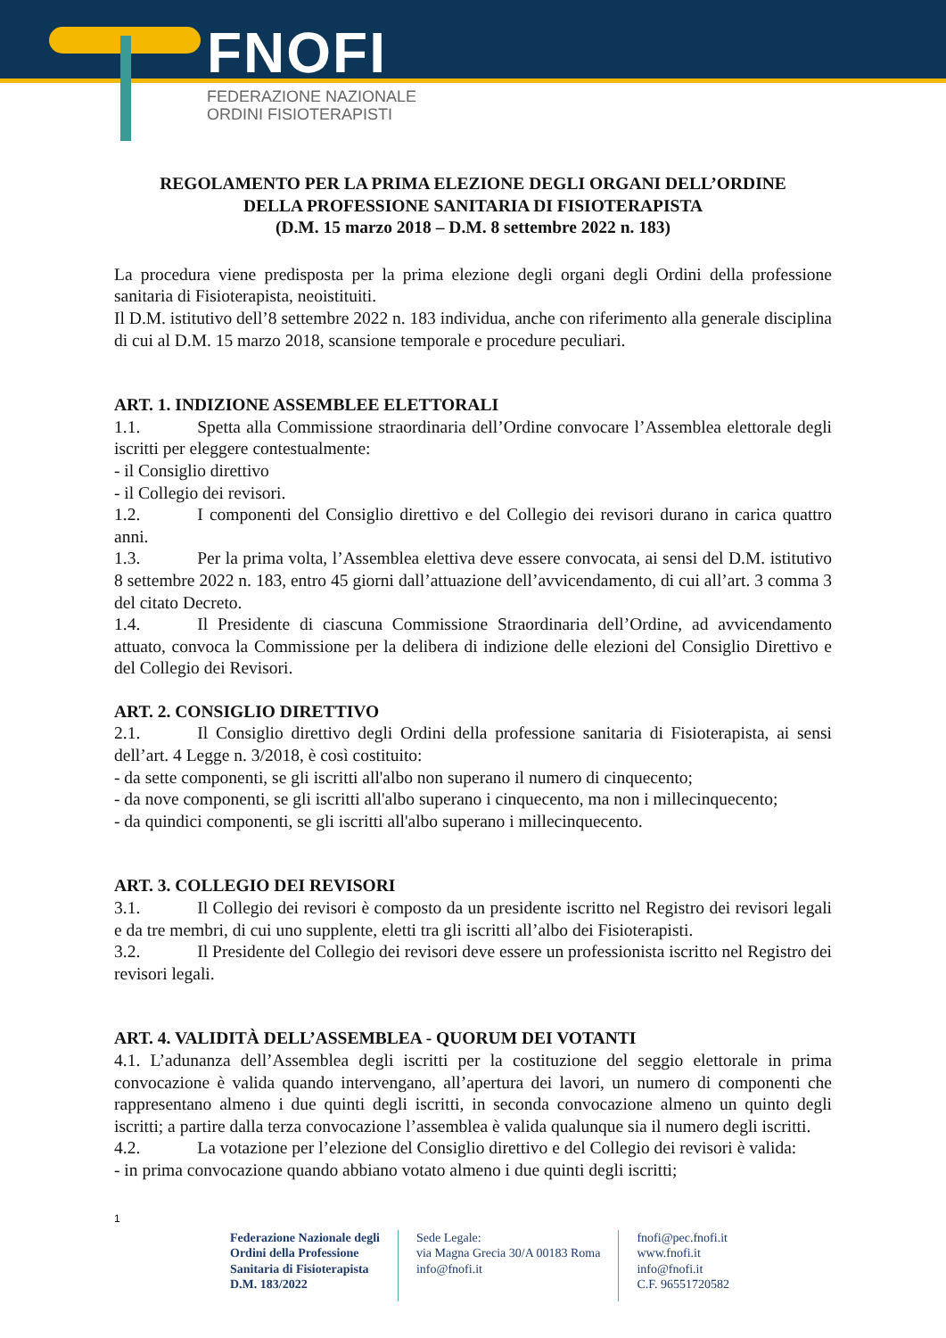FNOFI
FEDERAZIONE NAZIONALE
ORDINI FISIOTERAPISTI
REGOLAMENTO PER LA PRIMA ELEZIONE DEGLI ORGANI DELL’ORDINE
DELLA PROFESSIONE SANITARIA DI FISIOTERAPISTA
(D.M. 15 marzo 2018 – D.M. 8 settembre 2022 n. 183)
La procedura viene predisposta per la prima elezione degli organi degli Ordini della professione sanitaria di Fisioterapista, neoistituiti.
Il D.M. istitutivo dell’8 settembre 2022 n. 183 individua, anche con riferimento alla generale disciplina di cui al D.M. 15 marzo 2018, scansione temporale e procedure peculiari.
ART. 1. INDIZIONE ASSEMBLEE ELETTORALI
1.1. Spetta alla Commissione straordinaria dell’Ordine convocare l’Assemblea elettorale degli iscritti per eleggere contestualmente:
- il Consiglio direttivo
- il Collegio dei revisori.
1.2. I componenti del Consiglio direttivo e del Collegio dei revisori durano in carica quattro anni.
1.3. Per la prima volta, l’Assemblea elettiva deve essere convocata, ai sensi del D.M. istitutivo 8 settembre 2022 n. 183, entro 45 giorni dall’attuazione dell’avvicendamento, di cui all’art. 3 comma 3 del citato Decreto.
1.4. Il Presidente di ciascuna Commissione Straordinaria dell’Ordine, ad avvicendamento attuato, convoca la Commissione per la delibera di indizione delle elezioni del Consiglio Direttivo e del Collegio dei Revisori.
ART. 2. CONSIGLIO DIRETTIVO
2.1. Il Consiglio direttivo degli Ordini della professione sanitaria di Fisioterapista, ai sensi dell’art. 4 Legge n. 3/2018, è così costituito:
- da sette componenti, se gli iscritti all'albo non superano il numero di cinquecento;
- da nove componenti, se gli iscritti all'albo superano i cinquecento, ma non i millecinquecento;
- da quindici componenti, se gli iscritti all'albo superano i millecinquecento.
ART. 3. COLLEGIO DEI REVISORI
3.1. Il Collegio dei revisori è composto da un presidente iscritto nel Registro dei revisori legali e da tre membri, di cui uno supplente, eletti tra gli iscritti all’albo dei Fisioterapisti.
3.2. Il Presidente del Collegio dei revisori deve essere un professionista iscritto nel Registro dei revisori legali.
ART. 4. VALIDITÀ DELL’ASSEMBLEA - QUORUM DEI VOTANTI
4.1. L’adunanza dell’Assemblea degli iscritti per la costituzione del seggio elettorale in prima convocazione è valida quando intervengano, all’apertura dei lavori, un numero di componenti che rappresentano almeno i due quinti degli iscritti, in seconda convocazione almeno un quinto degli iscritti; a partire dalla terza convocazione l’assemblea è valida qualunque sia il numero degli iscritti.
4.2. La votazione per l’elezione del Consiglio direttivo e del Collegio dei revisori è valida:
- in prima convocazione quando abbiano votato almeno i due quinti degli iscritti;
1
Federazione Nazionale degli
Ordini della Professione
Sanitaria di Fisioterapista
D.M. 183/2022
Sede Legale:
via Magna Grecia 30/A 00183 Roma
info@fnofi.it
fnofi@pec.fnofi.it
www.fnofi.it
info@fnofi.it
C.F. 96551720582